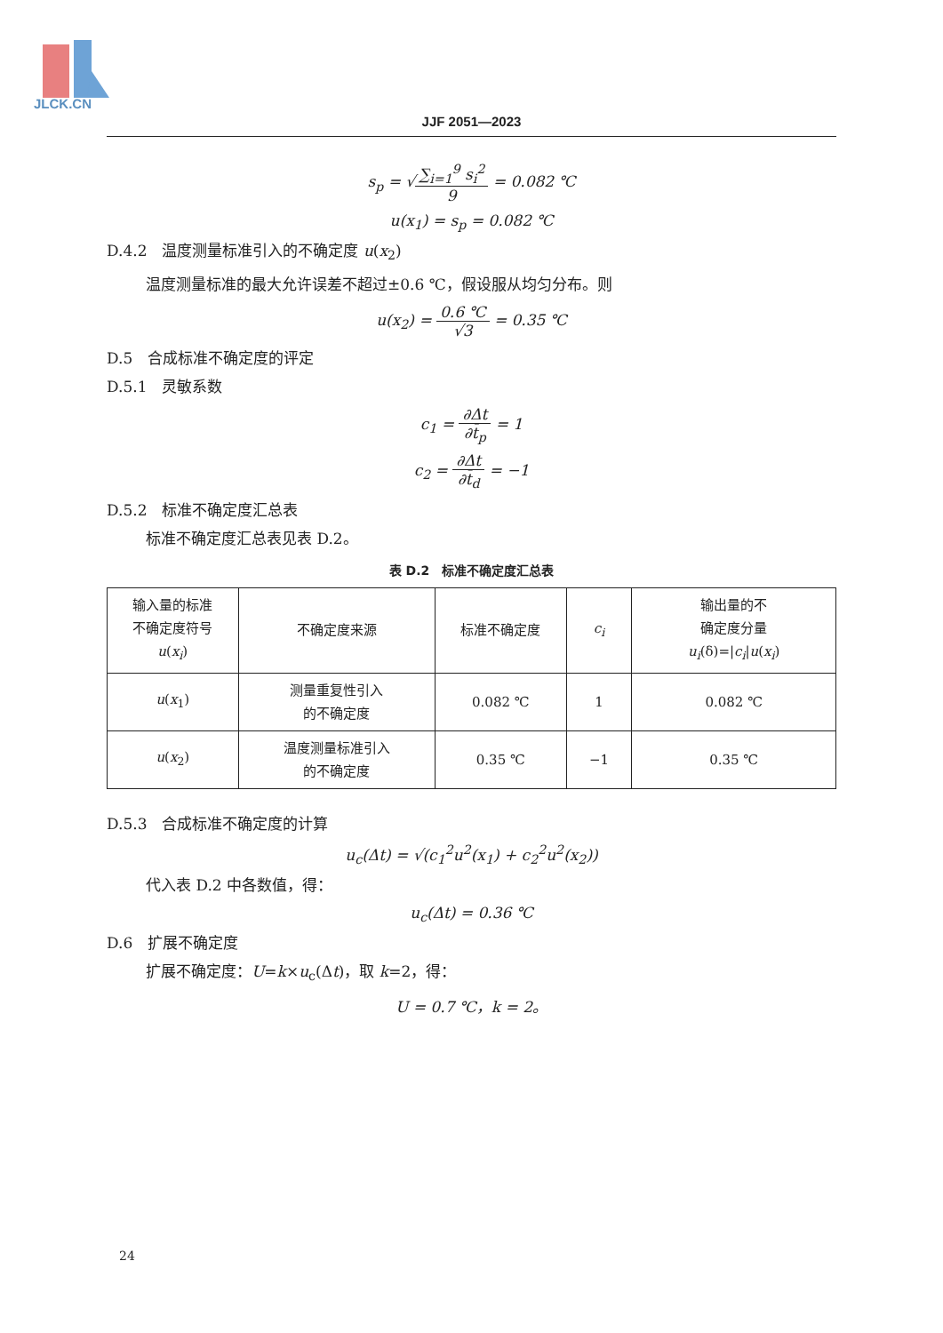JLCK.CN
JJF 2051—2023
s<sub>p</sub> = √∑<sub>i=1</sub><sup>9</sup> s<sub>i</sub><sup>2</sup> 9 = 0.082 ℃
u(x<sub>1</sub>) = s<sub>p</sub> = 0.082 ℃
D.4.2　温度测量标准引入的不确定度 u(x<sub>2</sub>)
温度测量标准的最大允许误差不超过±0.6 ℃，假设服从均匀分布。则
u(x<sub>2</sub>) = 0.6 ℃ √3 = 0.35 ℃
D.5　合成标准不确定度的评定
D.5.1　灵敏系数
c<sub>1</sub> = ∂Δt ∂t̄<sub>p</sub> = 1
c<sub>2</sub> = ∂Δt ∂t̄<sub>d</sub> = −1
D.5.2　标准不确定度汇总表
标准不确定度汇总表见表 D.2。
表 D.2　标准不确定度汇总表
| 输入量的标准 不确定度符号 u ( x<sub>i</sub> ) | 不确定度来源 | 标准不确定度 | c<sub>i</sub> | 输出量的不 确定度分量 u<sub>i</sub> (δ)=/ c<sub>i</sub> / u ( x<sub>i</sub> ) |
| u ( x<sub>1</sub>) | 测量重复性引入 的不确定度 | 0.082 ℃ | 1 | 0.082 ℃ |
| u ( x<sub>2</sub>) | 温度测量标准引入 的不确定度 | 0.35 ℃ | −1 | 0.35 ℃ |
D.5.3　合成标准不确定度的计算
u<sub>c</sub>(Δt) = √(c<sub>1</sub><sup>2</sup>u<sup>2</sup>(x<sub>1</sub>) + c<sub>2</sub><sup>2</sup>u<sup>2</sup>(x<sub>2</sub>))
代入表 D.2 中各数值，得：
u<sub>c</sub>(Δt) = 0.36 ℃
D.6　扩展不确定度
扩展不确定度：U=k×u<sub>c</sub>(Δt)，取 k=2，得：
U = 0.7 ℃，k = 2。
24